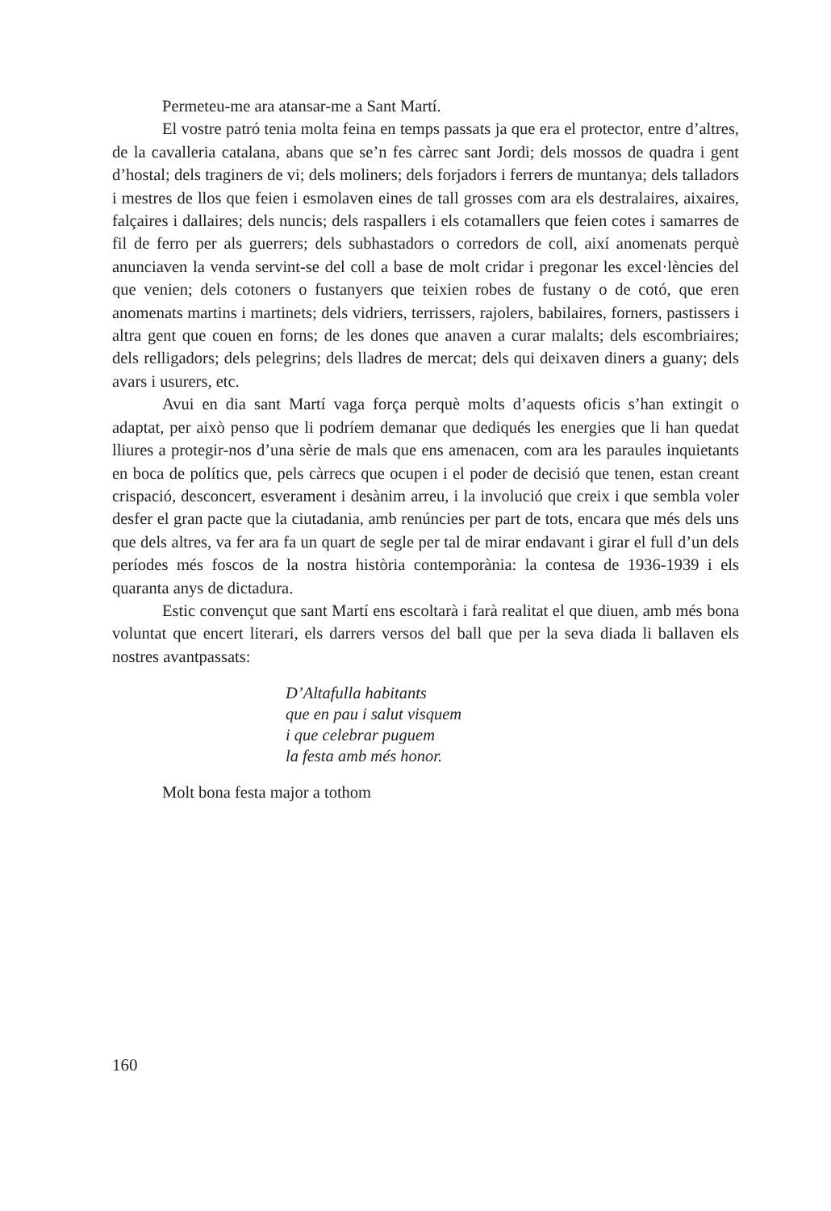Permeteu-me ara atansar-me a Sant Martí.
El vostre patró tenia molta feina en temps passats ja que era el protector, entre d’altres, de la cavalleria catalana, abans que se’n fes càrrec sant Jordi; dels mossos de quadra i gent d’hostal; dels traginers de vi; dels moliners; dels forjadors i ferrers de muntanya; dels talladors i mestres de llos que feien i esmolaven eines de tall grosses com ara els destralaires, aixaires, falçaires i dallaires; dels nuncis; dels raspallers i els cotamallers que feien cotes i samarres de fil de ferro per als guerrers; dels subhastadors o corredors de coll, així anomenats perquè anunciaven la venda servint-se del coll a base de molt cridar i pregonar les excel·lències del que venien; dels cotoners o fustanyers que teixien robes de fustany o de cotó, que eren anomenats martins i martinets; dels vidriers, terrissers, rajolers, babilaires, forners, pastissers i altra gent que couen en forns; de les dones que anaven a curar malalts; dels escombriaires; dels relligadors; dels pelegrins; dels lladres de mercat; dels qui deixaven diners a guany; dels avars i usurers, etc.
Avui en dia sant Martí vaga força perquè molts d’aquests oficis s’han extingit o adaptat, per això penso que li podríem demanar que dediqués les energies que li han quedat lliures a protegir-nos d’una sèrie de mals que ens amenacen, com ara les paraules inquietants en boca de polítics que, pels càrrecs que ocupen i el poder de decisió que tenen, estan creant crispació, desconcert, esverament i desànim arreu, i la involució que creix i que sembla voler desfer el gran pacte que la ciutadania, amb renúncies per part de tots, encara que més dels uns que dels altres, va fer ara fa un quart de segle per tal de mirar endavant i girar el full d’un dels períodes més foscos de la nostra història contemporània: la contesa de 1936-1939 i els quaranta anys de dictadura.
Estic convençut que sant Martí ens escoltarà i farà realitat el que diuen, amb més bona voluntat que encert literari, els darrers versos del ball que per la seva diada li ballaven els nostres avantpassats:
D’Altafulla habitants
que en pau i salut visquem
i que celebrar puguem
la festa amb més honor.
Molt bona festa major a tothom
160